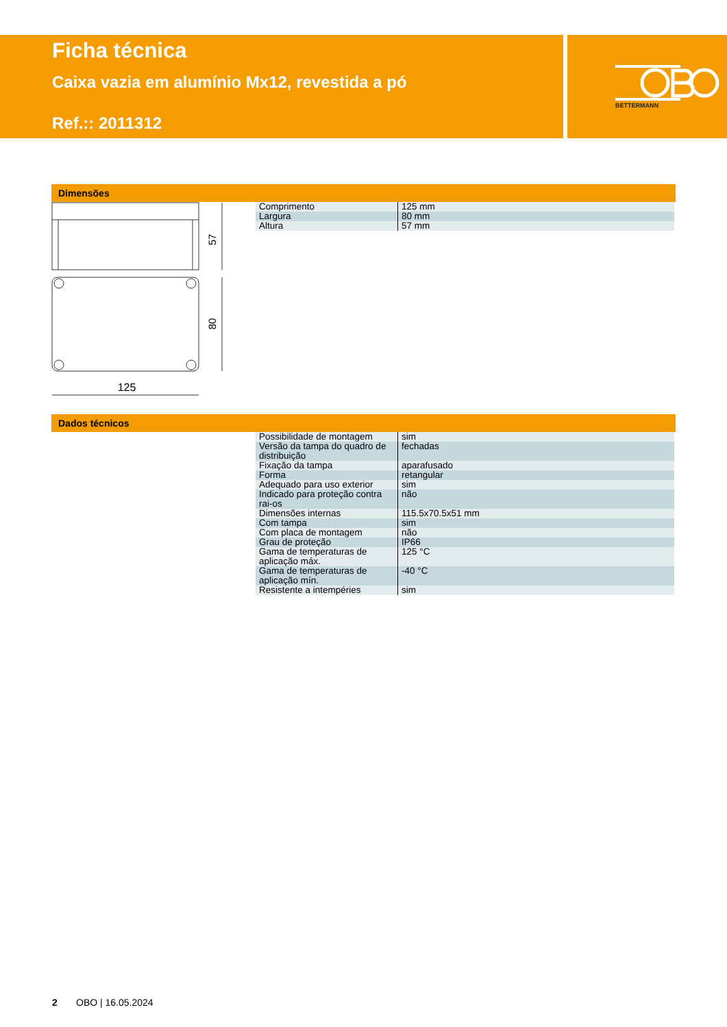BETTERMANN
Ficha técnica
Caixa vazia em alumínio Mx12, revestida a pó
Ref.:: 2011312
Dimensões
57
80
125
| Comprimento | 125 mm |
| Largura | 80 mm |
| Altura | 57 mm |
Dados técnicos
| Possibilidade de montagem | sim |
| Versão da tampa do quadro de distribuição | fechadas |
| Fixação da tampa | aparafusado |
| Forma | retangular |
| Adequado para uso exterior | sim |
| Indicado para proteção contra rai-os | não |
| Dimensões internas | 115.5x70.5x51 mm |
| Com tampa | sim |
| Com placa de montagem | não |
| Grau de proteção | IP66 |
| Gama de temperaturas de aplicação máx. | 125 °C |
| Gama de temperaturas de aplicação mín. | -40 °C |
| Resistente a intempéries | sim |
2 OBO | 16.05.2024